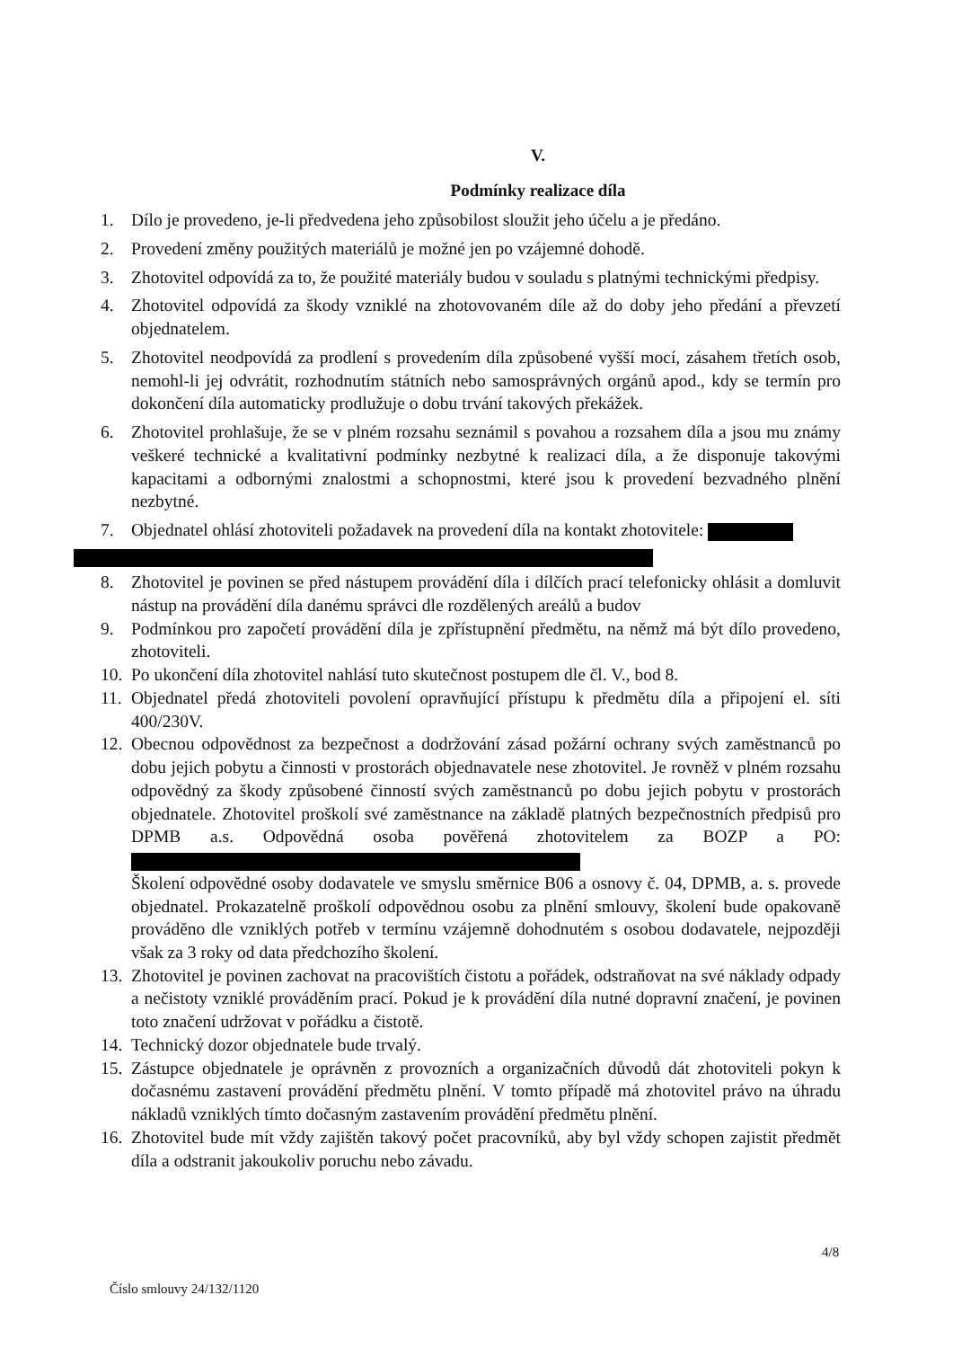V.
Podmínky realizace díla
1. Dílo je provedeno, je-li předvedena jeho způsobilost sloužit jeho účelu a je předáno.
2. Provedení změny použitých materiálů je možné jen po vzájemné dohodě.
3. Zhotovitel odpovídá za to, že použité materiály budou v souladu s platnými technickými předpisy.
4. Zhotovitel odpovídá za škody vzniklé na zhotovovaném díle až do doby jeho předání a převzetí objednatelem.
5. Zhotovitel neodpovídá za prodlení s provedením díla způsobené vyšší mocí, zásahem třetích osob, nemohl-li jej odvrátit, rozhodnutím státních nebo samosprávných orgánů apod., kdy se termín pro dokončení díla automaticky prodlužuje o dobu trvání takových překážek.
6. Zhotovitel prohlašuje, že se v plném rozsahu seznámil s povahou a rozsahem díla a jsou mu známy veškeré technické a kvalitativní podmínky nezbytné k realizaci díla, a že disponuje takovými kapacitami a odbornými znalostmi a schopnostmi, které jsou k provedení bezvadného plnění nezbytné.
7. Objednatel ohlásí zhotoviteli požadavek na provedení díla na kontakt zhotovitele:
8. Zhotovitel je povinen se před nástupem provádění díla i dílčích prací telefonicky ohlásit a domluvit nástup na provádění díla danému správci dle rozdělených areálů a budov
9. Podmínkou pro započetí provádění díla je zpřístupnění předmětu, na němž má být dílo provedeno, zhotoviteli.
10. Po ukončení díla zhotovitel nahlásí tuto skutečnost postupem dle čl. V., bod 8.
11. Objednatel předá zhotoviteli povolení opravňující přístupu k předmětu díla a připojení el. síti 400/230V.
12. Obecnou odpovědnost za bezpečnost a dodržování zásad požární ochrany svých zaměstnanců po dobu jejich pobytu a činnosti v prostorách objednavatele nese zhotovitel. Je rovněž v plném rozsahu odpovědný za škody způsobené činností svých zaměstnanců po dobu jejich pobytu v prostorách objednatele. Zhotovitel proškolí své zaměstnance na základě platných bezpečnostních předpisů pro DPMB a.s. Odpovědná osoba pověřená zhotovitelem za BOZP a PO:
Školení odpovědné osoby dodavatele ve smyslu směrnice B06 a osnovy č. 04, DPMB, a. s. provede objednatel. Prokazatelně proškolí odpovědnou osobu za plnění smlouvy, školení bude opakovaně prováděno dle vzniklých potřeb v termínu vzájemně dohodnutém s osobou dodavatele, nejpozději však za 3 roky od data předchozího školení.
13. Zhotovitel je povinen zachovat na pracovištích čistotu a pořádek, odstraňovat na své náklady odpady a nečistoty vzniklé prováděním prací. Pokud je k provádění díla nutné dopravní značení, je povinen toto značení udržovat v pořádku a čistotě.
14. Technický dozor objednatele bude trvalý.
15. Zástupce objednatele je oprávněn z provozních a organizačních důvodů dát zhotoviteli pokyn k dočasnému zastavení provádění předmětu plnění. V tomto případě má zhotovitel právo na úhradu nákladů vzniklých tímto dočasným zastavením provádění předmětu plnění.
16. Zhotovitel bude mít vždy zajištěn takový počet pracovníků, aby byl vždy schopen zajistit předmět díla a odstranit jakoukoliv poruchu nebo závadu.
4/8
Číslo smlouvy 24/132/1120